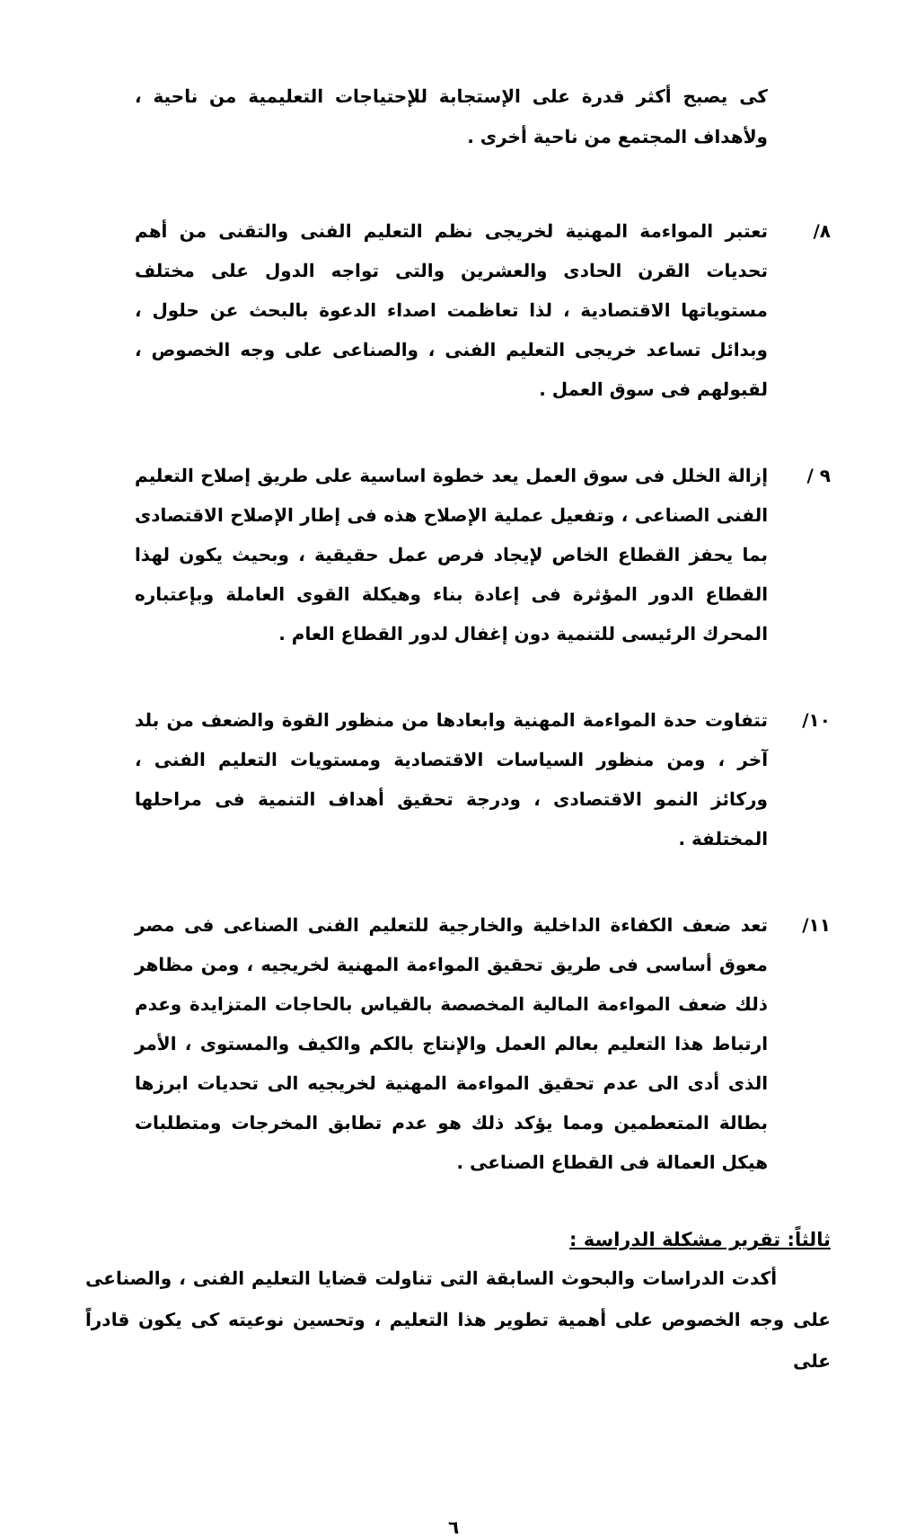كى يصبح أكثر قدرة على الإستجابة للإحتياجات التعليمية من ناحية ، ولأهداف المجتمع من ناحية أخرى .
٨/ تعتبر المواءمة المهنية لخريجى نظم التعليم الفنى والتقنى من أهم تحديات القرن الحادى والعشرين والتى تواجه الدول على مختلف مستوياتها الاقتصادية ، لذا تعاظمت اصداء الدعوة بالبحث عن حلول ، وبدائل تساعد خريجى التعليم الفنى ، والصناعى على وجه الخصوص ، لقبولهم فى سوق العمل .
٩ / إزالة الخلل فى سوق العمل يعد خطوة اساسية على طريق إصلاح التعليم الفنى الصناعى ، وتفعيل عملية الإصلاح هذه فى إطار الإصلاح الاقتصادى بما يحفز القطاع الخاص لإيجاد فرص عمل حقيقية ، وبحيث يكون لهذا القطاع الدور المؤثرة فى إعادة بناء وهيكلة القوى العاملة وبإعتباره المحرك الرئيسى للتنمية دون إغفال لدور القطاع العام .
١٠/ تتفاوت حدة المواءمة المهنية وابعادها من منظور القوة والضعف من بلد آخر ، ومن منظور السياسات الاقتصادية ومستويات التعليم الفنى ، وركائز النمو الاقتصادى ، ودرجة تحقيق أهداف التنمية فى مراحلها المختلفة .
١١/ تعد ضعف الكفاءة الداخلية والخارجية للتعليم الفنى الصناعى فى مصر معوق أساسى فى طريق تحقيق المواءمة المهنية لخريجيه ، ومن مظاهر ذلك ضعف المواءمة المالية المخصصة بالقياس بالحاجات المتزايدة وعدم ارتباط هذا التعليم بعالم العمل والإنتاج بالكم والكيف والمستوى ، الأمر الذى أدى الى عدم تحقيق المواءمة المهنية لخريجيه الى تحديات ابرزها بطالة المتعطمين ومما يؤكد ذلك هو عدم تطابق المخرجات ومتطلبات هيكل العمالة فى القطاع الصناعى .
ثالثاً: تقرير مشكلة الدراسة :
أكدت الدراسات والبحوث السابقة التى تناولت قضايا التعليم الفنى ، والصناعى على وجه الخصوص على أهمية تطوير هذا التعليم ، وتحسين نوعيته كى يكون قادراً على
٦